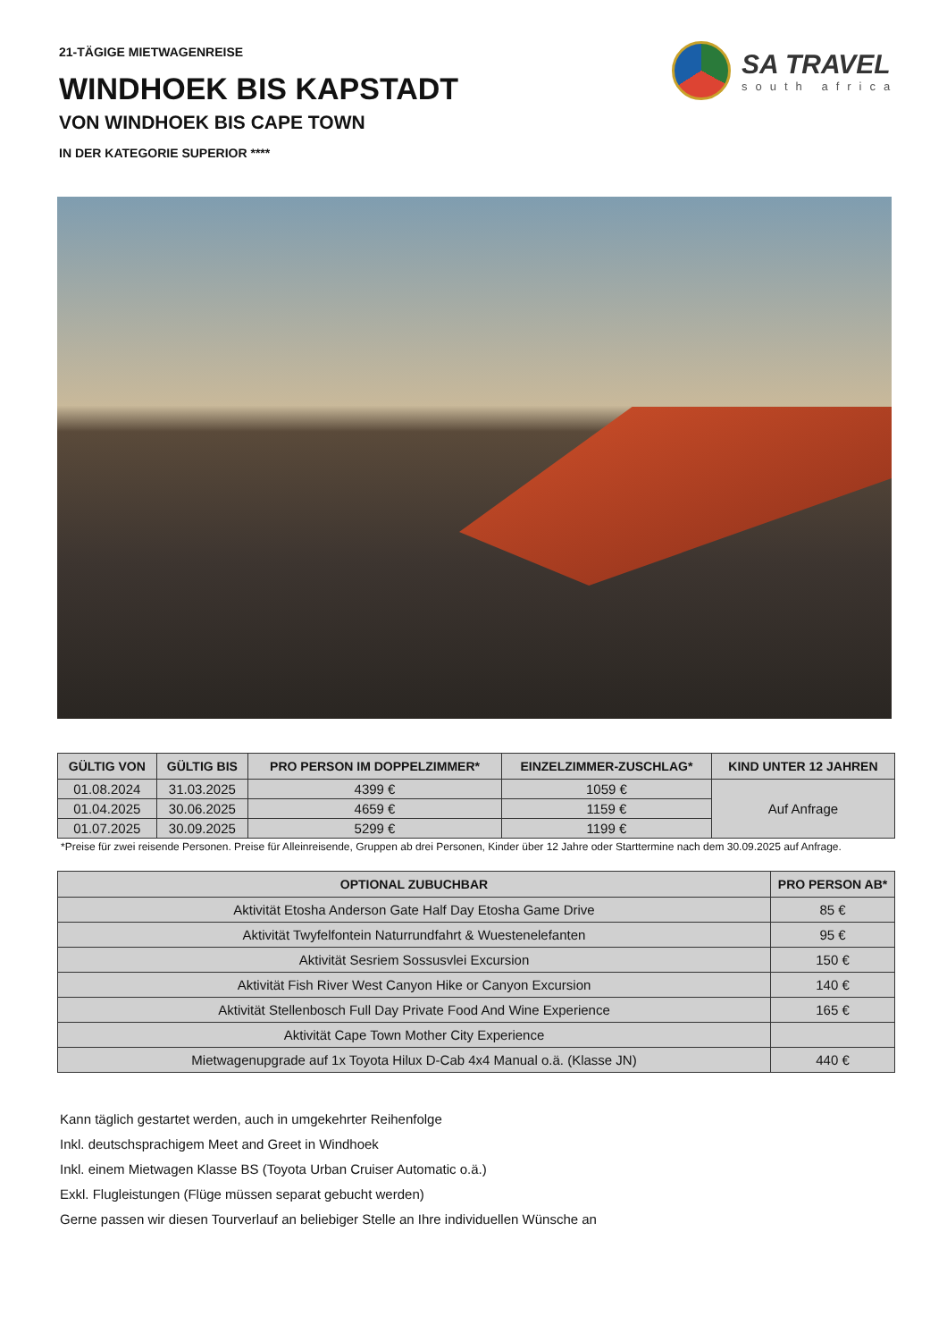21-TÄGIGE MIETWAGENREISE
WINDHOEK BIS KAPSTADT
VON WINDHOEK BIS CAPE TOWN
IN DER KATEGORIE SUPERIOR ****
SA TRAVEL
south africa
| GÜLTIG VON | GÜLTIG BIS | PRO PERSON IM DOPPELZIMMER* | EINZELZIMMER-ZUSCHLAG* | KIND UNTER 12 JAHREN |
| --- | --- | --- | --- | --- |
| 01.08.2024 | 31.03.2025 | 4399 € | 1059 € | Auf Anfrage |
| 01.04.2025 | 30.06.2025 | 4659 € | 1159 € | |
| 01.07.2025 | 30.09.2025 | 5299 € | 1199 € | |
*Preise für zwei reisende Personen. Preise für Alleinreisende, Gruppen ab drei Personen, Kinder über 12 Jahre oder Starttermine nach dem 30.09.2025 auf Anfrage.
| OPTIONAL ZUBUCHBAR | PRO PERSON AB* |
| --- | --- |
| Aktivität Etosha Anderson Gate Half Day Etosha Game Drive | 85 € |
| Aktivität Twyfelfontein Naturrundfahrt & Wuestenelefanten | 95 € |
| Aktivität Sesriem Sossusvlei Excursion | 150 € |
| Aktivität Fish River West Canyon Hike or Canyon Excursion | 140 € |
| Aktivität Stellenbosch Full Day Private Food And Wine Experience | 165 € |
| Aktivität Cape Town Mother City Experience | |
| Mietwagenupgrade auf 1x Toyota Hilux D-Cab 4x4 Manual o.ä. (Klasse JN) | 440 € |
Kann täglich gestartet werden, auch in umgekehrter Reihenfolge
Inkl. deutschsprachigem Meet and Greet in Windhoek
Inkl. einem Mietwagen Klasse BS (Toyota Urban Cruiser Automatic o.ä.)
Exkl. Flugleistungen (Flüge müssen separat gebucht werden)
Gerne passen wir diesen Tourverlauf an beliebiger Stelle an Ihre individuellen Wünsche an